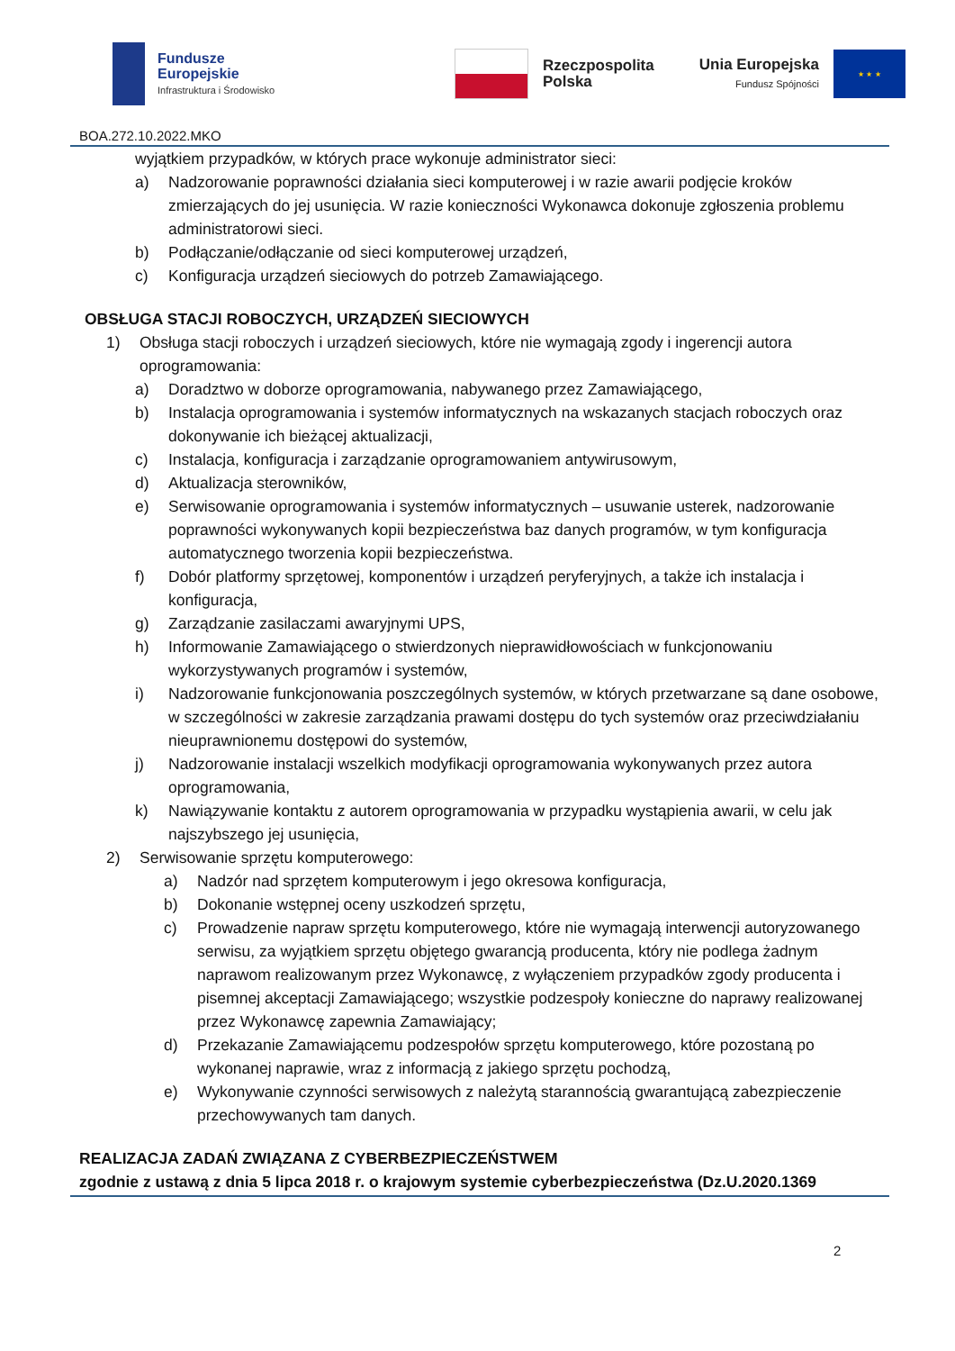Fundusze
Europejskie
Infrastruktura i Środowisko
Rzeczpospolita
Polska
Unia Europejska
Fundusz Spójności
★ ★ ★
BOA.272.10.2022.MKO
wyjątkiem przypadków, w których prace wykonuje administrator sieci:
a) Nadzorowanie poprawności działania sieci komputerowej i w razie awarii podjęcie kroków zmierzających do jej usunięcia. W razie konieczności Wykonawca dokonuje zgłoszenia problemu administratorowi sieci.
b) Podłączanie/odłączanie od sieci komputerowej urządzeń,
c) Konfiguracja urządzeń sieciowych do potrzeb Zamawiającego.
OBSŁUGA STACJI ROBOCZYCH, URZĄDZEŃ SIECIOWYCH
1) Obsługa stacji roboczych i urządzeń sieciowych, które nie wymagają zgody i ingerencji autora oprogramowania:
a) Doradztwo w doborze oprogramowania, nabywanego przez Zamawiającego,
b) Instalacja oprogramowania i systemów informatycznych na wskazanych stacjach roboczych oraz dokonywanie ich bieżącej aktualizacji,
c) Instalacja, konfiguracja i zarządzanie oprogramowaniem antywirusowym,
d) Aktualizacja sterowników,
e) Serwisowanie oprogramowania i systemów informatycznych – usuwanie usterek, nadzorowanie poprawności wykonywanych kopii bezpieczeństwa baz danych programów, w tym konfiguracja automatycznego tworzenia kopii bezpieczeństwa.
f) Dobór platformy sprzętowej, komponentów i urządzeń peryferyjnych, a także ich instalacja i konfiguracja,
g) Zarządzanie zasilaczami awaryjnymi UPS,
h) Informowanie Zamawiającego o stwierdzonych nieprawidłowościach w funkcjonowaniu wykorzystywanych programów i systemów,
i) Nadzorowanie funkcjonowania poszczególnych systemów, w których przetwarzane są dane osobowe, w szczególności w zakresie zarządzania prawami dostępu do tych systemów oraz przeciwdziałaniu nieuprawnionemu dostępowi do systemów,
j) Nadzorowanie instalacji wszelkich modyfikacji oprogramowania wykonywanych przez autora oprogramowania,
k) Nawiązywanie kontaktu z autorem oprogramowania w przypadku wystąpienia awarii, w celu jak najszybszego jej usunięcia,
2) Serwisowanie sprzętu komputerowego:
a) Nadzór nad sprzętem komputerowym i jego okresowa konfiguracja,
b) Dokonanie wstępnej oceny uszkodzeń sprzętu,
c) Prowadzenie napraw sprzętu komputerowego, które nie wymagają interwencji autoryzowanego serwisu, za wyjątkiem sprzętu objętego gwarancją producenta, który nie podlega żadnym naprawom realizowanym przez Wykonawcę, z wyłączeniem przypadków zgody producenta i pisemnej akceptacji Zamawiającego; wszystkie podzespoły konieczne do naprawy realizowanej przez Wykonawcę zapewnia Zamawiający;
d) Przekazanie Zamawiającemu podzespołów sprzętu komputerowego, które pozostaną po wykonanej naprawie, wraz z informacją z jakiego sprzętu pochodzą,
e) Wykonywanie czynności serwisowych z należytą starannością gwarantującą zabezpieczenie przechowywanych tam danych.
REALIZACJA ZADAŃ ZWIĄZANA Z CYBERBEZPIECZEŃSTWEM
zgodnie z ustawą z dnia 5 lipca 2018 r. o krajowym systemie cyberbezpieczeństwa (Dz.U.2020.1369
2